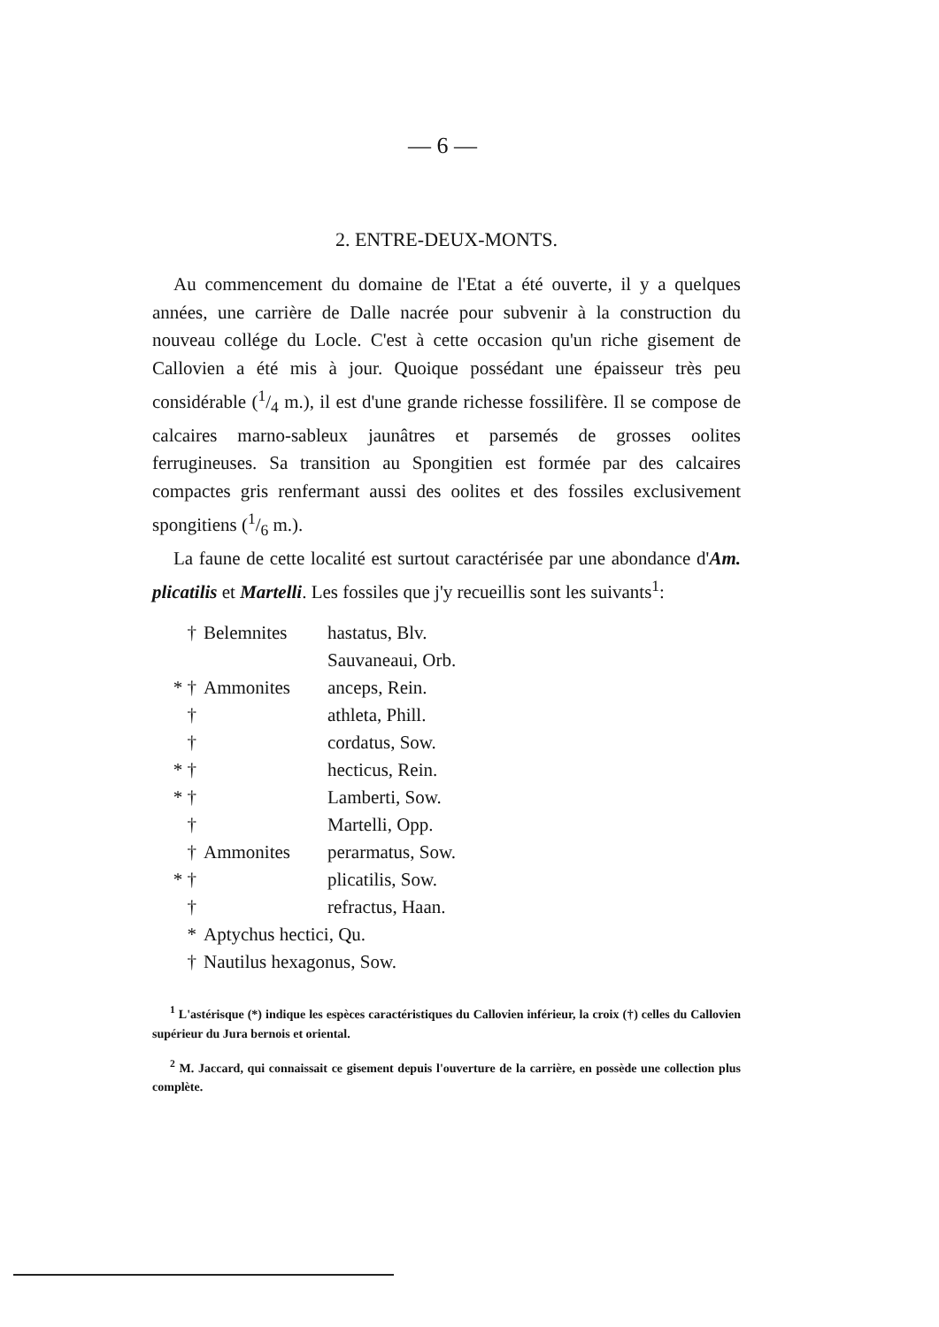— 6 —
2. ENTRE-DEUX-MONTS.
Au commencement du domaine de l'Etat a été ouverte, il y a quelques années, une carrière de Dalle nacrée pour subvenir à la construction du nouveau collége du Locle. C'est à cette occasion qu'un riche gisement de Callovien a été mis à jour. Quoique possédant une épaisseur très peu considérable (1/4 m.), il est d'une grande richesse fossilifère. Il se compose de calcaires marno-sableux jaunâtres et parsemés de grosses oolites ferrugineuses. Sa transition au Spongitien est formée par des calcaires compactes gris renfermant aussi des oolites et des fossiles exclusivement spongitiens (1/6 m.).
La faune de cette localité est surtout caractérisée par une abondance d'Am. plicatilis et Martelli. Les fossiles que j'y recueillis sont les suivants<sup>1</sup>:
† Belemnites hastatus, Blv.
Sauvaneaui, Orb.
* † Ammonites anceps, Rein.
† athleta, Phill.
† cordatus, Sow.
* † hecticus, Rein.
* † Lamberti, Sow.
† Martelli, Opp.
† Ammonites perarmatus, Sow.
* † plicatilis, Sow.
† refractus, Haan.
* Aptychus hectici, Qu.
† Nautilus hexagonus, Sow.
<sup>1</sup> L'astérisque (*) indique les espèces caractéristiques du Callovien inférieur, la croix (†) celles du Callovien supérieur du Jura bernois et oriental.
<sup>2</sup> M. Jaccard, qui connaissait ce gisement depuis l'ouverture de la carrière, en possède une collection plus complète.